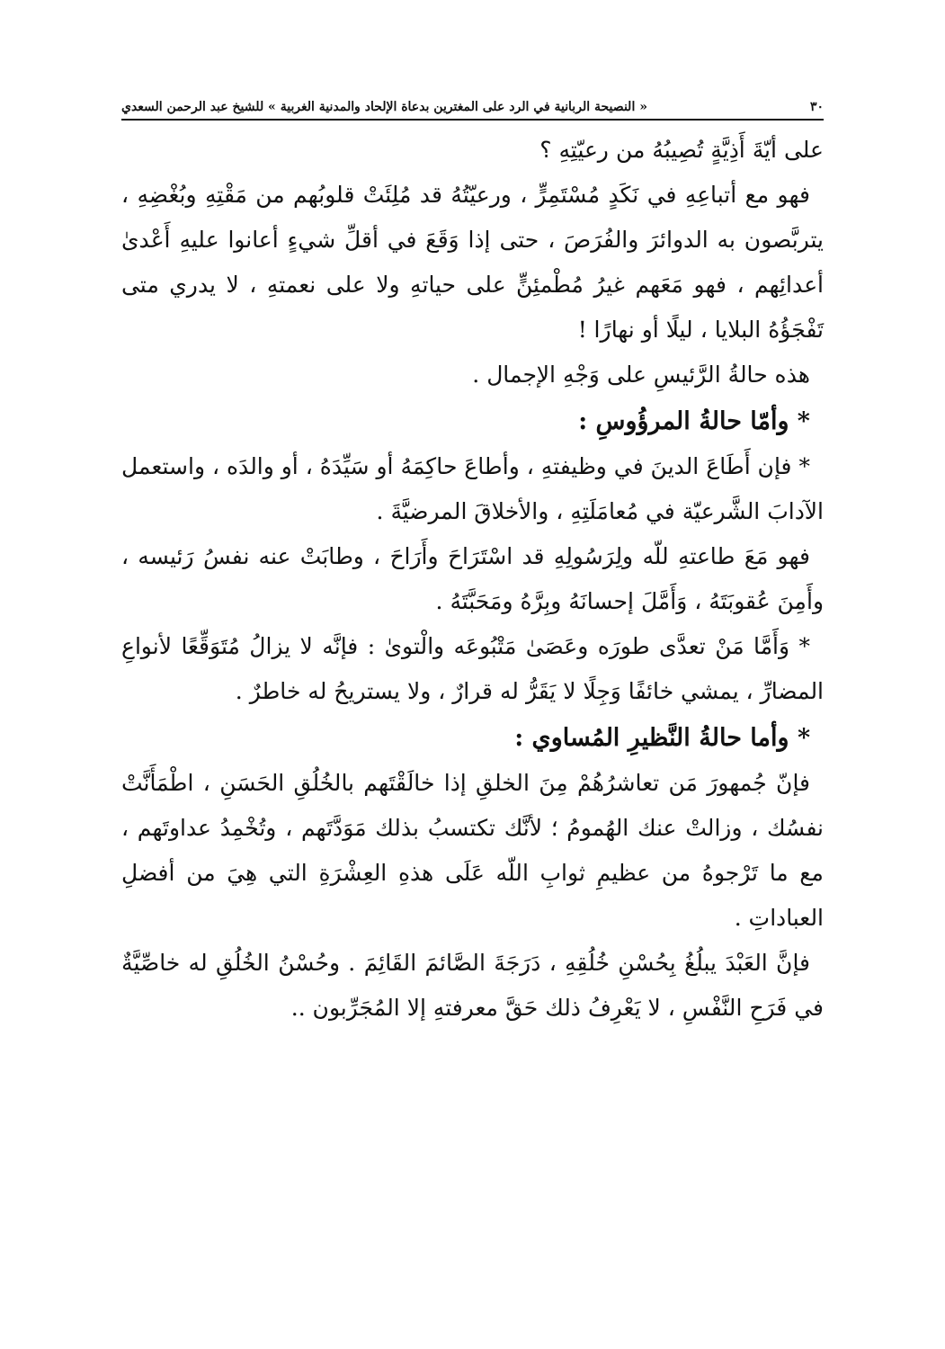٣٠ « النصيحة الربانية في الرد على المغترين بدعاة الإلحاد والمدنية الغربية » للشيخ عبد الرحمن السعدي
على أيّةَ أَذِيَّةٍ تُصِيبُهُ من رعيّتِهِ ؟
فهو مع أتباعِهِ في نَكَدٍ مُسْتَمِرٍّ ، ورعيّتُهُ قد مُلِئَتْ قلوبُهم من مَقْتِهِ وبُغْضِهِ ، يتربَّصون به الدوائرَ والفُرَصَ ، حتى إذا وَقَعَ في أقلِّ شيءٍ أعانوا عليهِ أَعْدىٰ أعدائِهم ، فهو مَعَهم غيرُ مُطْمئِنٍّ على حياتهِ ولا على نعمتهِ ، لا يدري متى تَفْجَؤُهُ البلايا ، ليلًا أو نهارًا !
هذه حالةُ الرَّئيسِ على وَجْهِ الإجمال .
* وأمّا حالةُ المرؤُوسِ :
* فإن أَطَاعَ الدينَ في وظيفتهِ ، وأطاعَ حاكِمَهُ أو سَيِّدَهُ ، أو والدَه ، واستعمل الآدابَ الشَّرعيّة في مُعامَلَتِهِ ، والأخلاقَ المرضيَّةَ .
فهو مَعَ طاعتهِ للّه ولِرَسُولِهِ قد اسْتَرَاحَ وأَرَاحَ ، وطابَتْ عنه نفسُ رَئيسه ، وأَمِنَ عُقوبَتَهُ ، وَأَمَّلَ إحسانَهُ وبِرَّهُ ومَحَبَّتَهُ .
* وَأَمَّا مَنْ تعدَّى طورَه وعَصَىٰ مَتْبُوعَه والْتوىٰ : فإنَّه لا يزالُ مُتَوَقِّعًا لأنواعِ المضارِّ ، يمشي خائفًا وَجِلًا لا يَقَرُّ له قرارٌ ، ولا يستريحُ له خاطرٌ .
* وأما حالةُ النَّظيرِ المُساوي :
فإنّ جُمهورَ مَن تعاشرُهُمْ مِنَ الخلقِ إذا خالَقْتَهم بالخُلُقِ الحَسَنِ ، اطْمَأَنَّتْ نفسُك ، وزالتْ عنك الهُمومُ ؛ لأنَّك تكتسبُ بذلك مَوَدَّتَهم ، وتُخْمِدُ عداوتَهم ، مع ما تَرْجوهُ من عظيمِ ثوابِ اللّه عَلَى هذهِ العِشْرَةِ التي هِيَ من أفضلِ العباداتِ .
فإنَّ العَبْدَ يبلُغُ بِحُسْنِ خُلُقِهِ ، دَرَجَةَ الصَّائمَ القَائِمَ . وحُسْنُ الخُلُقِ له خاصِّيَّةٌ في فَرَحِ النَّفْسِ ، لا يَعْرِفُ ذلك حَقَّ معرفتهِ إلا المُجَرِّبون ..